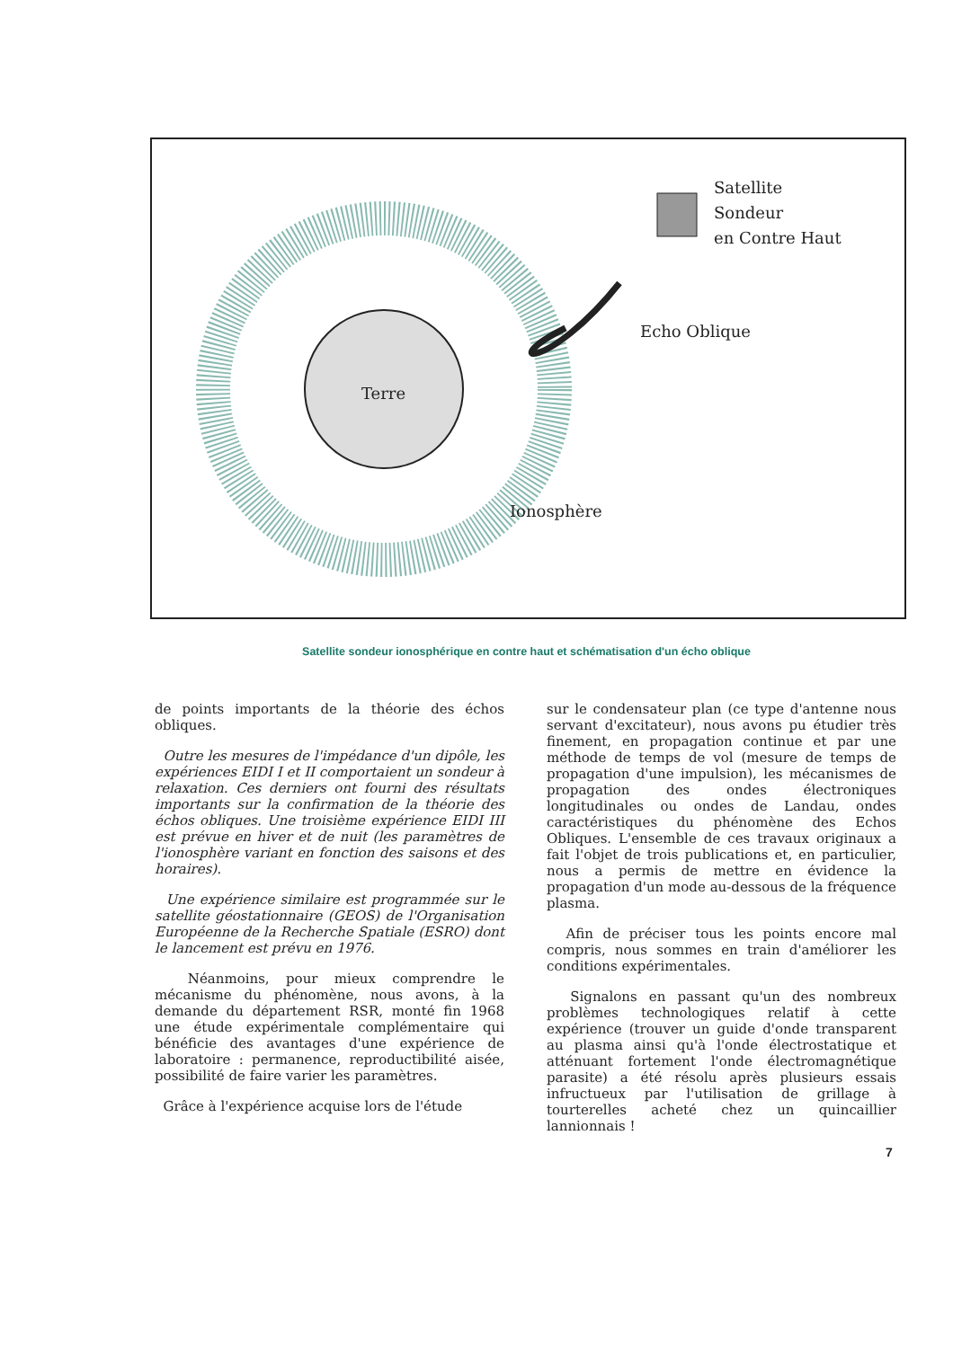Satellite
Sondeur
en Contre Haut
Echo Oblique
Terre
Ionosphère
Satellite sondeur ionosphérique en contre haut et schématisation d'un écho oblique
de points importants de la théorie des échos obliques.
Outre les mesures de l'impédance d'un dipôle, les expériences EIDI I et II comportaient un sondeur à relaxation. Ces derniers ont fourni des résultats importants sur la confirmation de la théorie des échos obliques. Une troisième expérience EIDI III est prévue en hiver et de nuit (les paramètres de l'ionosphère variant en fonction des saisons et des horaires).
Une expérience similaire est programmée sur le satellite géostationnaire (GEOS) de l'Organisation Européenne de la Recherche Spatiale (ESRO) dont le lancement est prévu en 1976.
Néanmoins, pour mieux comprendre le mécanisme du phénomène, nous avons, à la demande du département RSR, monté fin 1968 une étude expérimentale complémentaire qui bénéficie des avantages d'une expérience de laboratoire : permanence, reproductibilité aisée, possibilité de faire varier les paramètres.
Grâce à l'expérience acquise lors de l'étude
sur le condensateur plan (ce type d'antenne nous servant d'excitateur), nous avons pu étudier très finement, en propagation continue et par une méthode de temps de vol (mesure de temps de propagation d'une impulsion), les mécanismes de propagation des ondes électroniques longitudinales ou ondes de Landau, ondes caractéristiques du phénomène des Echos Obliques. L'ensemble de ces travaux originaux a fait l'objet de trois publications et, en particulier, nous a permis de mettre en évidence la propagation d'un mode au-dessous de la fréquence plasma.
Afin de préciser tous les points encore mal compris, nous sommes en train d'améliorer les conditions expérimentales.
Signalons en passant qu'un des nombreux problèmes technologiques relatif à cette expérience (trouver un guide d'onde transparent au plasma ainsi qu'à l'onde électrostatique et atténuant fortement l'onde électromagnétique parasite) a été résolu après plusieurs essais infructueux par l'utilisation de grillage à tourterelles acheté chez un quincaillier lannionnais !
7